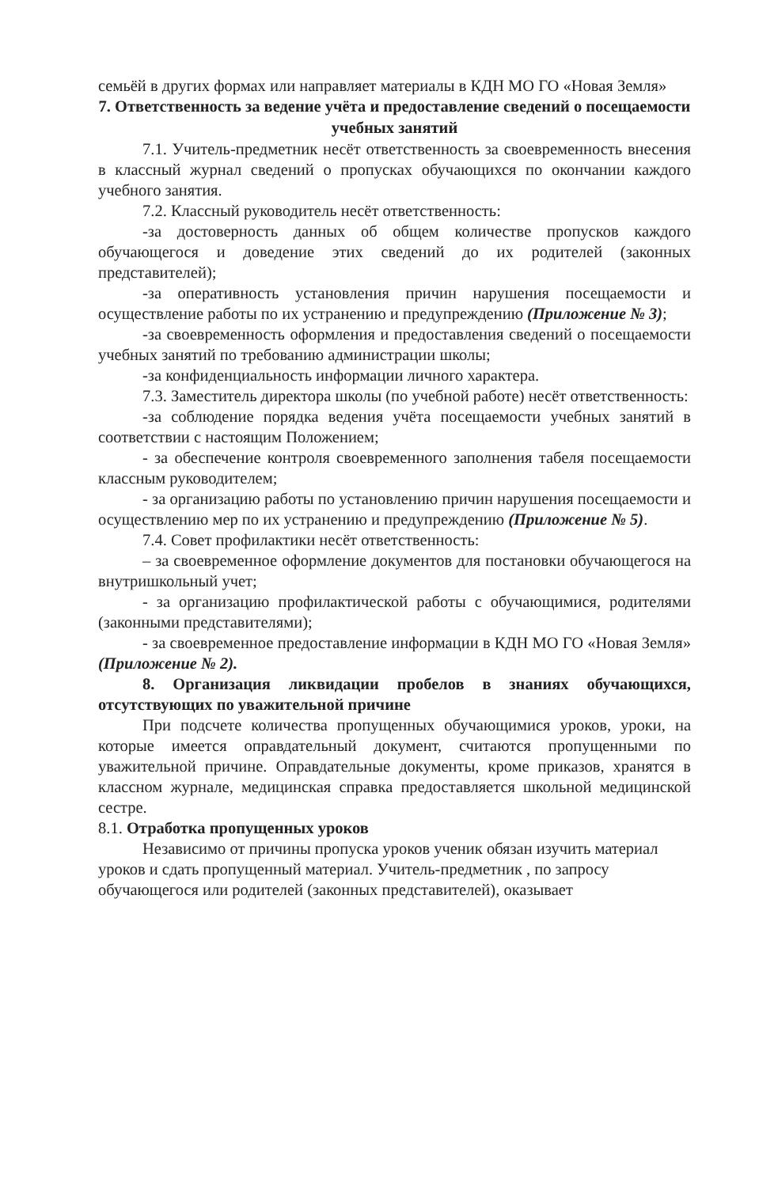семьёй в других формах или направляет материалы в КДН МО ГО «Новая Земля»
7. Ответственность за ведение учёта и предоставление сведений о посещаемости учебных занятий
7.1. Учитель-предметник несёт ответственность за своевременность внесения в классный журнал сведений о пропусках обучающихся по окончании каждого учебного занятия.
7.2. Классный руководитель несёт ответственность:
-за достоверность данных об общем количестве пропусков каждого обучающегося и доведение этих сведений до их родителей (законных представителей);
-за оперативность установления причин нарушения посещаемости и осуществление работы по их устранению и предупреждению (Приложение № 3);
-за своевременность оформления и предоставления сведений о посещаемости учебных занятий по требованию администрации школы;
-за конфиденциальность информации личного характера.
7.3. Заместитель директора школы (по учебной работе) несёт ответственность:
-за соблюдение порядка ведения учёта посещаемости учебных занятий в соответствии с настоящим Положением;
- за обеспечение контроля своевременного заполнения табеля посещаемости классным руководителем;
- за организацию работы по установлению причин нарушения посещаемости и осуществлению мер по их устранению и предупреждению (Приложение № 5).
7.4. Совет профилактики несёт ответственность:
– за своевременное оформление документов для постановки обучающегося на внутришкольный учет;
- за организацию профилактической работы с обучающимися, родителями (законными представителями);
- за своевременное предоставление информации в КДН МО ГО «Новая Земля» (Приложение № 2).
8. Организация ликвидации пробелов в знаниях обучающихся, отсутствующих по уважительной причине
При подсчете количества пропущенных обучающимися уроков, уроки, на которые имеется оправдательный документ, считаются пропущенными по уважительной причине. Оправдательные документы, кроме приказов, хранятся в классном журнале, медицинская справка предоставляется школьной медицинской сестре.
8.1. Отработка пропущенных уроков
Независимо от причины пропуска уроков ученик обязан изучить материал уроков и сдать пропущенный материал. Учитель-предметник , по запросу обучающегося или родителей (законных представителей), оказывает